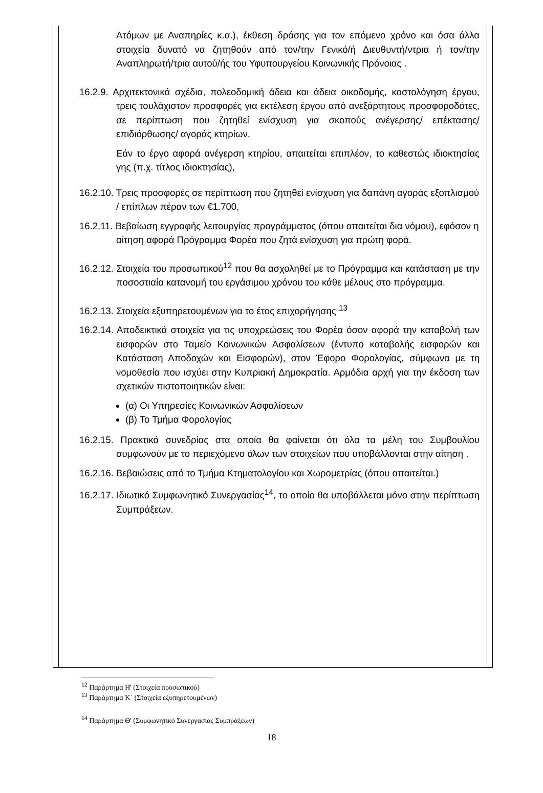Ατόμων με Αναπηρίες κ.α.), έκθεση δράσης για τον επόμενο χρόνο και όσα άλλα στοιχεία δυνατό να ζητηθούν από τον/την Γενικό/ή Διευθυντή/ντρια ή τον/την Αναπληρωτή/τρια αυτού/ής του Υφυπουργείου Κοινωνικής Πρόνοιας .
16.2.9. Αρχιτεκτονικά σχέδια, πολεοδομική άδεια και άδεια οικοδομής, κοστολόγηση έργου, τρεις τουλάχιστον προσφορές για εκτέλεση έργου από ανεξάρτητους προσφοροδότες, σε περίπτωση που ζητηθεί ενίσχυση για σκοπούς ανέγερσης/ επέκτασης/ επιδιόρθωσης/ αγοράς κτηρίων.
Εάν το έργο αφορά ανέγερση κτηρίου, απαιτείται επιπλέον, το καθεστώς ιδιοκτησίας γης (π.χ. τίτλος ιδιοκτησίας),
16.2.10. Τρεις προσφορές σε περίπτωση που ζητηθεί ενίσχυση για δαπάνη αγοράς εξοπλισμού / επίπλων πέραν των €1.700,
16.2.11. Βεβαίωση εγγραφής λειτουργίας προγράμματος (όπου απαιτείται δια νόμου), εφόσον η αίτηση αφορά Πρόγραμμα Φορέα που ζητά ενίσχυση για πρώτη φορά.
16.2.12. Στοιχεία του προσωπικού<sup>12</sup> που θα ασχοληθεί με το Πρόγραμμα και κατάσταση με την ποσοστιαία κατανομή του εργάσιμου χρόνου του κάθε μέλους στο πρόγραμμα.
16.2.13. Στοιχεία εξυπηρετουμένων για το έτος επιχορήγησης <sup>13</sup>
16.2.14. Αποδεικτικά στοιχεία για τις υποχρεώσεις του Φορέα όσον αφορά την καταβολή των εισφορών στο Ταμείο Κοινωνικών Ασφαλίσεων (έντυπο καταβολής εισφορών και Κατάσταση Αποδοχών και Εισφορών), στον Έφορο Φορολογίας, σύμφωνα με τη νομοθεσία που ισχύει στην Κυπριακή Δημοκρατία. Αρμόδια αρχή για την έκδοση των σχετικών πιστοποιητικών είναι:
(α) Οι Υπηρεσίες Κοινωνικών Ασφαλίσεων
(β) Το Τμήμα Φορολογίας
16.2.15. Πρακτικά συνεδρίας στα οποία θα φαίνεται ότι όλα τα μέλη του Συμβουλίου συμφωνούν με το περιεχόμενο όλων των στοιχείων που υποβάλλονται στην αίτηση .
16.2.16. Βεβαιώσεις από το Τμήμα Κτηματολογίου και Χωρομετρίας (όπου απαιτείται.)
16.2.17. Ιδιωτικό Συμφωνητικό Συνεργασίας<sup>14</sup>, το οποίο θα υποβάλλεται μόνο στην περίπτωση Συμπράξεων.
<sup>12</sup> Παράρτημα Η' (Στοιχεία προσωπικού)
<sup>13</sup> Παράρτημα Κ΄ (Στοιχεία εξυπηρετουμένων)
<sup>14</sup> Παράρτημα Θ' (Συμφωνητικό Συνεργασίας Συμπράξεων)
18